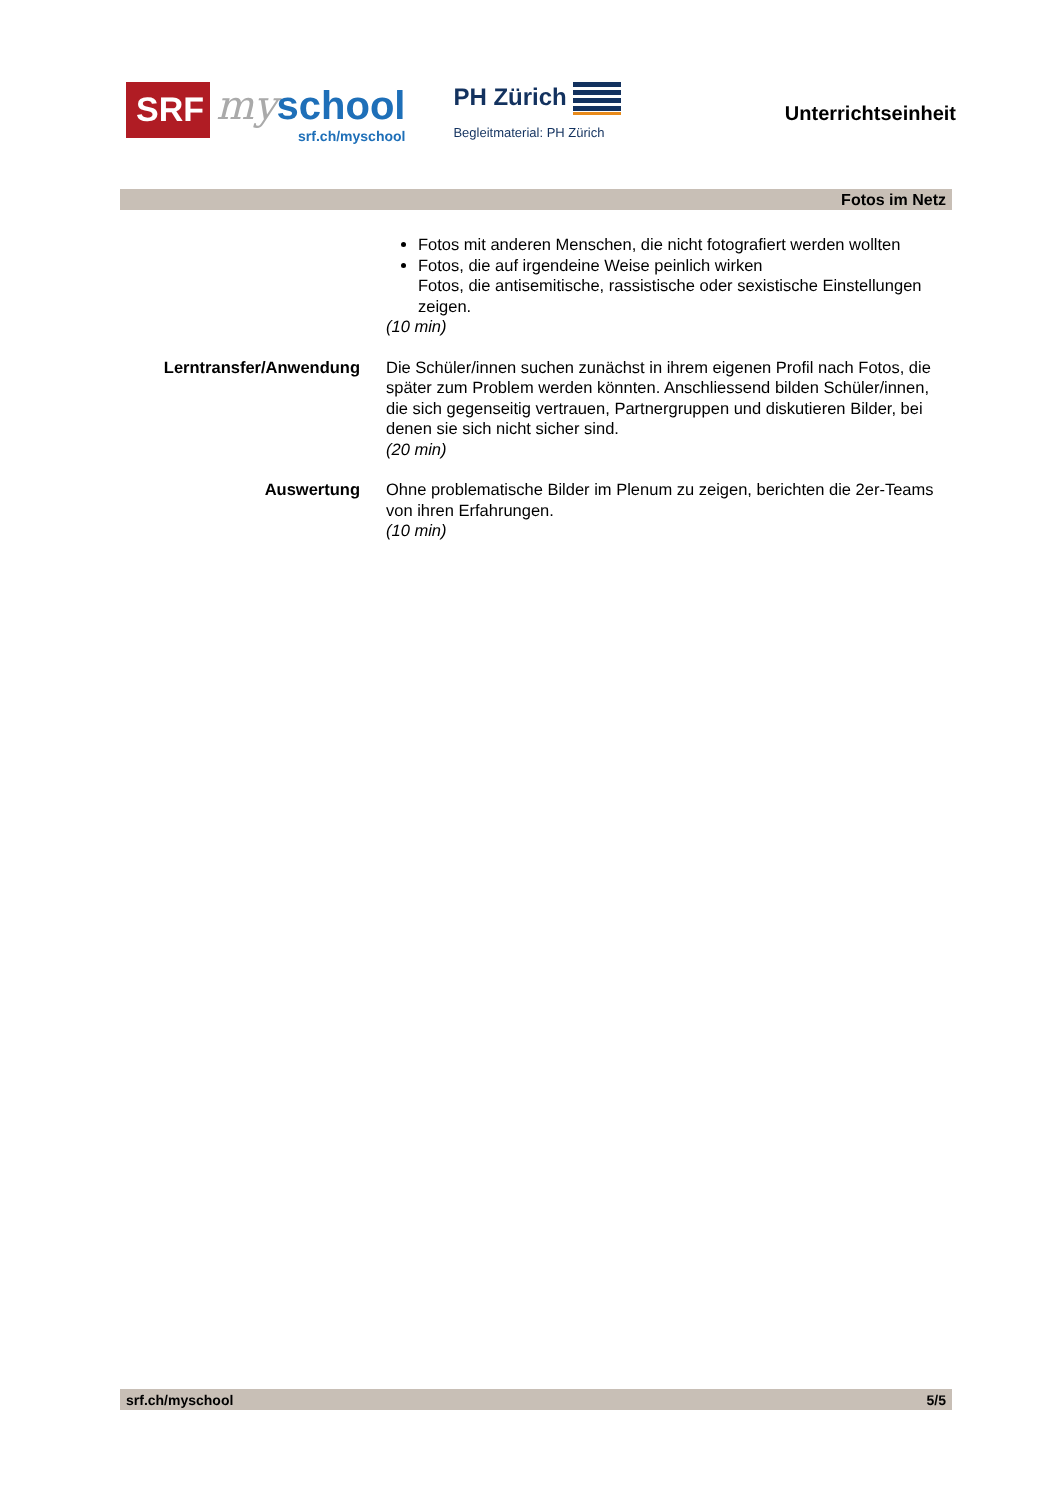SRF
my school
srf.ch/myschool
PH Zürich
Begleitmaterial: PH Zürich
Unterrichtseinheit
Fotos im Netz
Fotos mit anderen Menschen, die nicht fotografiert werden wollten
Fotos, die auf irgendeine Weise peinlich wirken
Fotos, die antisemitische, rassistische oder sexistische Einstellungen zeigen.
(10 min)
Lerntransfer/Anwendung Die Schüler/innen suchen zunächst in ihrem eigenen Profil nach Fotos, die später zum Problem werden könnten. Anschliessend bilden Schüler/innen, die sich gegenseitig vertrauen, Partnergruppen und diskutieren Bilder, bei denen sie sich nicht sicher sind.
(20 min)
Auswertung Ohne problematische Bilder im Plenum zu zeigen, berichten die 2er-Teams von ihren Erfahrungen.
(10 min)
srf.ch/myschool 5/5